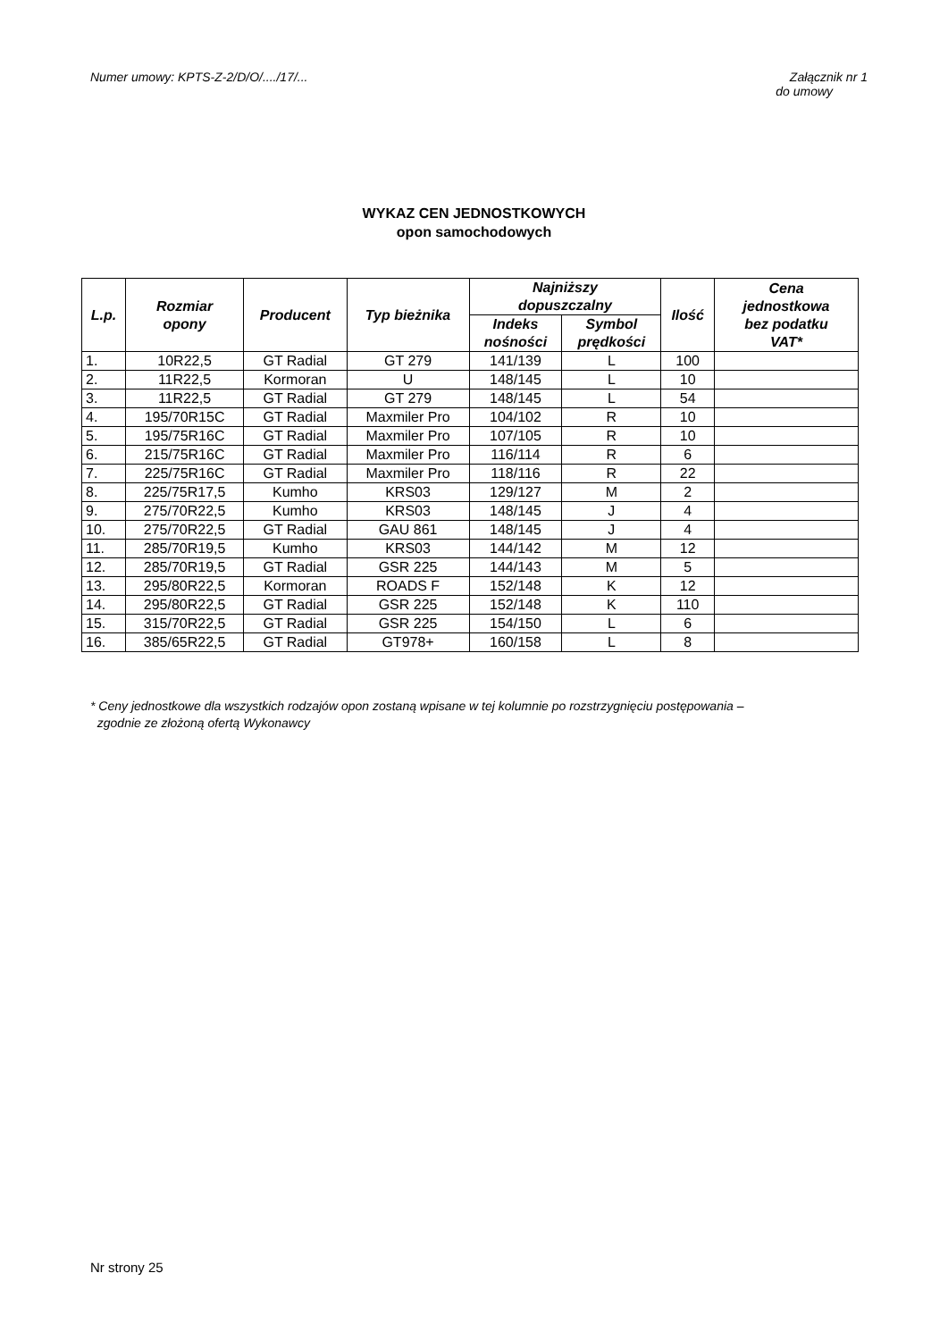Numer umowy: KPTS-Z-2/D/O/..../17/... Załącznik nr 1
do umowy
WYKAZ CEN JEDNOSTKOWYCH
opon samochodowych
| L.p. | Rozmiar opony | Producent | Typ bieżnika | Najniższy dopuszczalny | | Ilość | Cena jednostkowa bez podatku VAT* |
| --- | --- | --- | --- | --- | --- | --- | --- |
| | | | | Indeks nośności | Symbol prędkości | | |
| 1. | 10R22,5 | GT Radial | GT 279 | 141/139 | L | 100 | |
| 2. | 11R22,5 | Kormoran | U | 148/145 | L | 10 | |
| 3. | 11R22,5 | GT Radial | GT 279 | 148/145 | L | 54 | |
| 4. | 195/70R15C | GT Radial | Maxmiler Pro | 104/102 | R | 10 | |
| 5. | 195/75R16C | GT Radial | Maxmiler Pro | 107/105 | R | 10 | |
| 6. | 215/75R16C | GT Radial | Maxmiler Pro | 116/114 | R | 6 | |
| 7. | 225/75R16C | GT Radial | Maxmiler Pro | 118/116 | R | 22 | |
| 8. | 225/75R17,5 | Kumho | KRS03 | 129/127 | M | 2 | |
| 9. | 275/70R22,5 | Kumho | KRS03 | 148/145 | J | 4 | |
| 10. | 275/70R22,5 | GT Radial | GAU 861 | 148/145 | J | 4 | |
| 11. | 285/70R19,5 | Kumho | KRS03 | 144/142 | M | 12 | |
| 12. | 285/70R19,5 | GT Radial | GSR 225 | 144/143 | M | 5 | |
| 13. | 295/80R22,5 | Kormoran | ROADS F | 152/148 | K | 12 | |
| 14. | 295/80R22,5 | GT Radial | GSR 225 | 152/148 | K | 110 | |
| 15. | 315/70R22,5 | GT Radial | GSR 225 | 154/150 | L | 6 | |
| 16. | 385/65R22,5 | GT Radial | GT978+ | 160/158 | L | 8 | |
* Ceny jednostkowe dla wszystkich rodzajów opon zostaną wpisane w tej kolumnie po rozstrzygnięciu postępowania –
zgodnie ze złożoną ofertą Wykonawcy
Nr strony 25